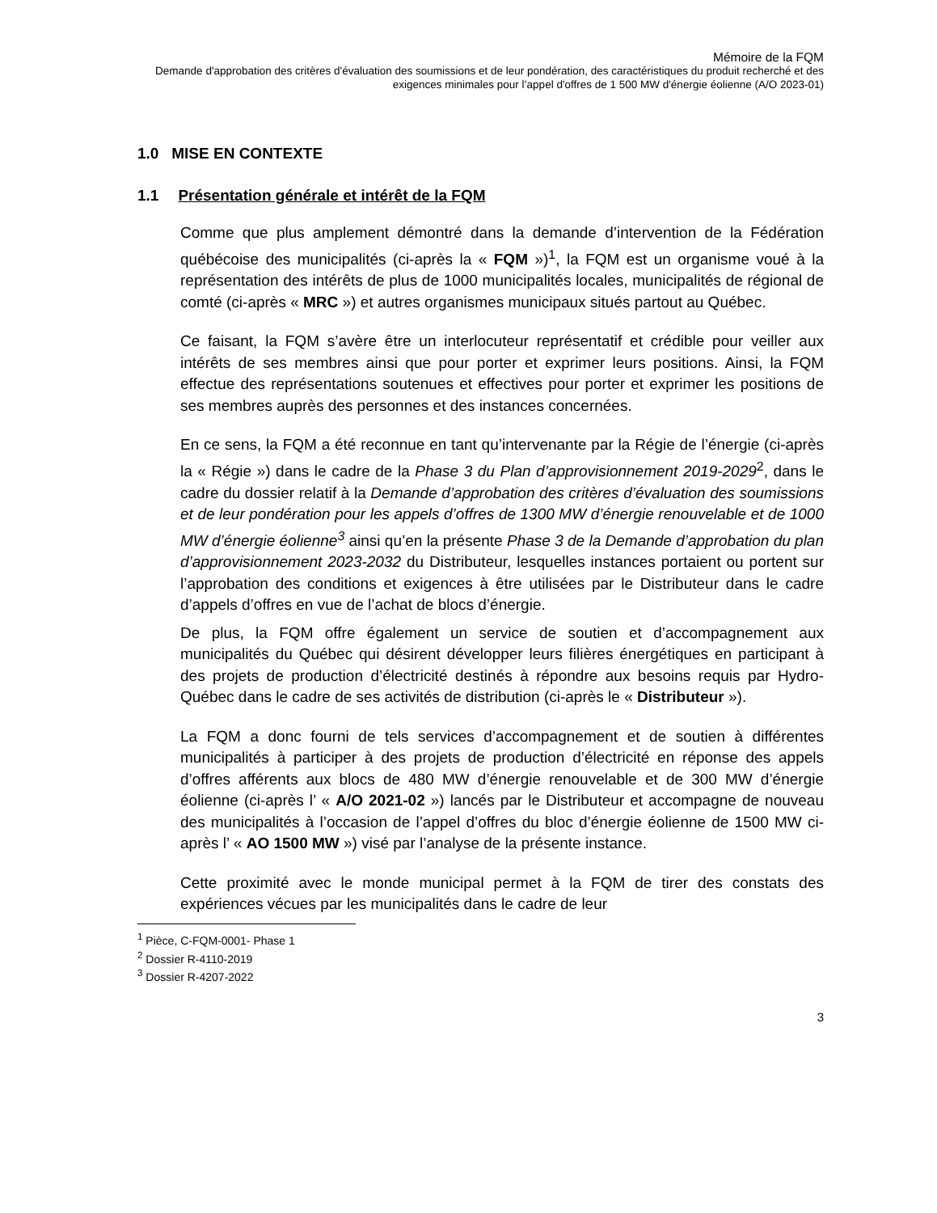Mémoire de la FQM
Demande d'approbation des critères d'évaluation des soumissions et de leur pondération, des caractéristiques du produit recherché et des exigences minimales pour l’appel d'offres de 1 500 MW d'énergie éolienne (A/O 2023-01)
1.0 MISE EN CONTEXTE
1.1 Présentation générale et intérêt de la FQM
Comme que plus amplement démontré dans la demande d’intervention de la Fédération québécoise des municipalités (ci-après la « FQM »)<sup>1</sup>, la FQM est un organisme voué à la représentation des intérêts de plus de 1000 municipalités locales, municipalités de régional de comté (ci-après « MRC ») et autres organismes municipaux situés partout au Québec.
Ce faisant, la FQM s’avère être un interlocuteur représentatif et crédible pour veiller aux intérêts de ses membres ainsi que pour porter et exprimer leurs positions. Ainsi, la FQM effectue des représentations soutenues et effectives pour porter et exprimer les positions de ses membres auprès des personnes et des instances concernées.
En ce sens, la FQM a été reconnue en tant qu’intervenante par la Régie de l’énergie (ci-après la « Régie ») dans le cadre de la Phase 3 du Plan d’approvisionnement 2019-2029<sup>2</sup>, dans le cadre du dossier relatif à la Demande d’approbation des critères d’évaluation des soumissions et de leur pondération pour les appels d’offres de 1300 MW d’énergie renouvelable et de 1000 MW d’énergie éolienne<sup>3</sup> ainsi qu’en la présente Phase 3 de la Demande d’approbation du plan d’approvisionnement 2023-2032 du Distributeur, lesquelles instances portaient ou portent sur l’approbation des conditions et exigences à être utilisées par le Distributeur dans le cadre d’appels d’offres en vue de l’achat de blocs d’énergie.
De plus, la FQM offre également un service de soutien et d’accompagnement aux municipalités du Québec qui désirent développer leurs filières énergétiques en participant à des projets de production d’électricité destinés à répondre aux besoins requis par Hydro-Québec dans le cadre de ses activités de distribution (ci-après le « Distributeur »).
La FQM a donc fourni de tels services d’accompagnement et de soutien à différentes municipalités à participer à des projets de production d’électricité en réponse des appels d’offres afférents aux blocs de 480 MW d’énergie renouvelable et de 300 MW d’énergie éolienne (ci-après l’ « A/O 2021-02 ») lancés par le Distributeur et accompagne de nouveau des municipalités à l’occasion de l’appel d’offres du bloc d’énergie éolienne de 1500 MW ci-après l’ « AO 1500 MW ») visé par l’analyse de la présente instance.
Cette proximité avec le monde municipal permet à la FQM de tirer des constats des expériences vécues par les municipalités dans le cadre de leur
<sup>1</sup> Pièce, C-FQM-0001- Phase 1
<sup>2</sup> Dossier R-4110-2019
<sup>3</sup> Dossier R-4207-2022
3